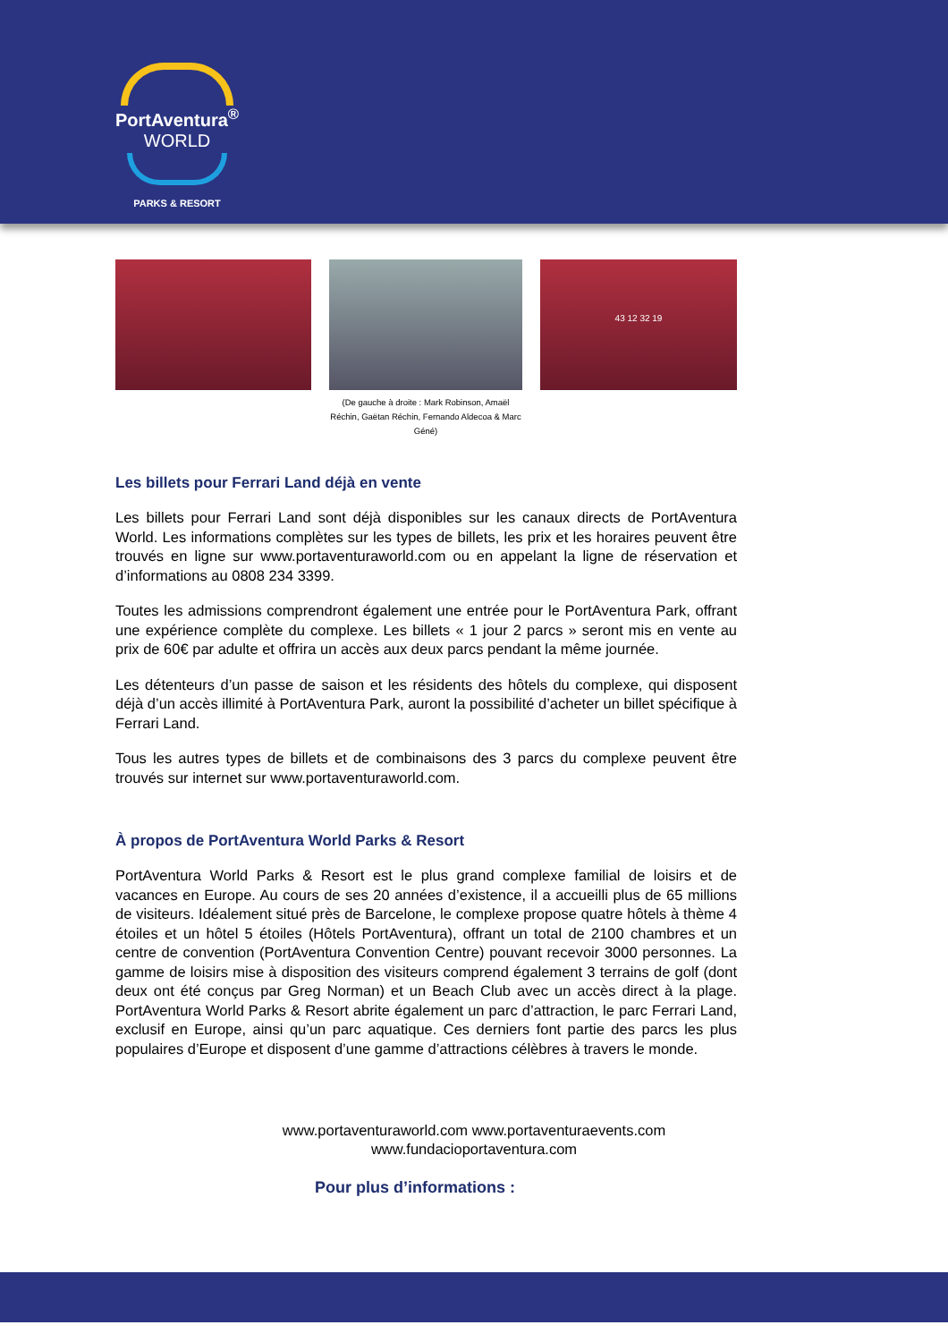PortAventura<sup>®</sup>
WORLD
PARKS & RESORT
(De gauche à droite : Mark Robinson, Amaël Réchin, Gaëtan Réchin, Fernando Aldecoa & Marc Géné)
43 12 32 19
Les billets pour Ferrari Land déjà en vente
Les billets pour Ferrari Land sont déjà disponibles sur les canaux directs de PortAventura World. Les informations complètes sur les types de billets, les prix et les horaires peuvent être trouvés en ligne sur www.portaventuraworld.com ou en appelant la ligne de réservation et d’informations au 0808 234 3399.
Toutes les admissions comprendront également une entrée pour le PortAventura Park, offrant une expérience complète du complexe. Les billets « 1 jour 2 parcs » seront mis en vente au prix de 60€ par adulte et offrira un accès aux deux parcs pendant la même journée.
Les détenteurs d’un passe de saison et les résidents des hôtels du complexe, qui disposent déjà d’un accès illimité à PortAventura Park, auront la possibilité d’acheter un billet spécifique à Ferrari Land.
Tous les autres types de billets et de combinaisons des 3 parcs du complexe peuvent être trouvés sur internet sur www.portaventuraworld.com.
À propos de PortAventura World Parks & Resort
PortAventura World Parks & Resort est le plus grand complexe familial de loisirs et de vacances en Europe. Au cours de ses 20 années d’existence, il a accueilli plus de 65 millions de visiteurs. Idéalement situé près de Barcelone, le complexe propose quatre hôtels à thème 4 étoiles et un hôtel 5 étoiles (Hôtels PortAventura), offrant un total de 2100 chambres et un centre de convention (PortAventura Convention Centre) pouvant recevoir 3000 personnes. La gamme de loisirs mise à disposition des visiteurs comprend également 3 terrains de golf (dont deux ont été conçus par Greg Norman) et un Beach Club avec un accès direct à la plage. PortAventura World Parks & Resort abrite également un parc d’attraction, le parc Ferrari Land, exclusif en Europe, ainsi qu’un parc aquatique. Ces derniers font partie des parcs les plus populaires d’Europe et disposent d’une gamme d’attractions célèbres à travers le monde.
www.portaventuraworld.com www.portaventuraevents.com
www.fundacioportaventura.com
Pour plus d’informations :